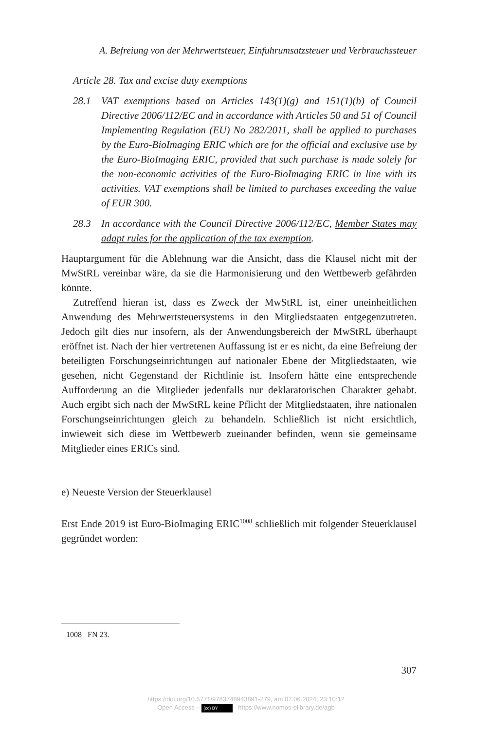A. Befreiung von der Mehrwertsteuer, Einfuhrumsatzsteuer und Verbrauchssteuer
Article 28. Tax and excise duty exemptions
28.1 VAT exemptions based on Articles 143(1)(g) and 151(1)(b) of Council Directive 2006/112/EC and in accordance with Articles 50 and 51 of Council Implementing Regulation (EU) No 282/2011, shall be applied to purchases by the Euro-BioImaging ERIC which are for the official and exclusive use by the Euro-BioImaging ERIC, provided that such purchase is made solely for the non-economic activities of the Euro-BioImaging ERIC in line with its activities. VAT exemptions shall be limited to purchases exceeding the value of EUR 300.
28.3 In accordance with the Council Directive 2006/112/EC, Member States may adapt rules for the application of the tax exemption.
Hauptargument für die Ablehnung war die Ansicht, dass die Klausel nicht mit der MwStRL vereinbar wäre, da sie die Harmonisierung und den Wettbewerb gefährden könnte.
Zutreffend hieran ist, dass es Zweck der MwStRL ist, einer uneinheitlichen Anwendung des Mehrwertsteuersystems in den Mitgliedstaaten entgegenzutreten. Jedoch gilt dies nur insofern, als der Anwendungsbereich der MwStRL überhaupt eröffnet ist. Nach der hier vertretenen Auffassung ist er es nicht, da eine Befreiung der beteiligten Forschungseinrichtungen auf nationaler Ebene der Mitgliedstaaten, wie gesehen, nicht Gegenstand der Richtlinie ist. Insofern hätte eine entsprechende Aufforderung an die Mitglieder jedenfalls nur deklaratorischen Charakter gehabt. Auch ergibt sich nach der MwStRL keine Pflicht der Mitgliedstaaten, ihre nationalen Forschungseinrichtungen gleich zu behandeln. Schließlich ist nicht ersichtlich, inwieweit sich diese im Wettbewerb zueinander befinden, wenn sie gemeinsame Mitglieder eines ERICs sind.
e) Neueste Version der Steuerklausel
Erst Ende 2019 ist Euro-BioImaging ERIC<sup>1008</sup> schließlich mit folgender Steuerklausel gegründet worden:
1008 FN 23.
307
https://doi.org/10.5771/9783748943891-279, am 07.06.2024, 23:10:12
Open Access – (cc) BY - https://www.nomos-elibrary.de/agb